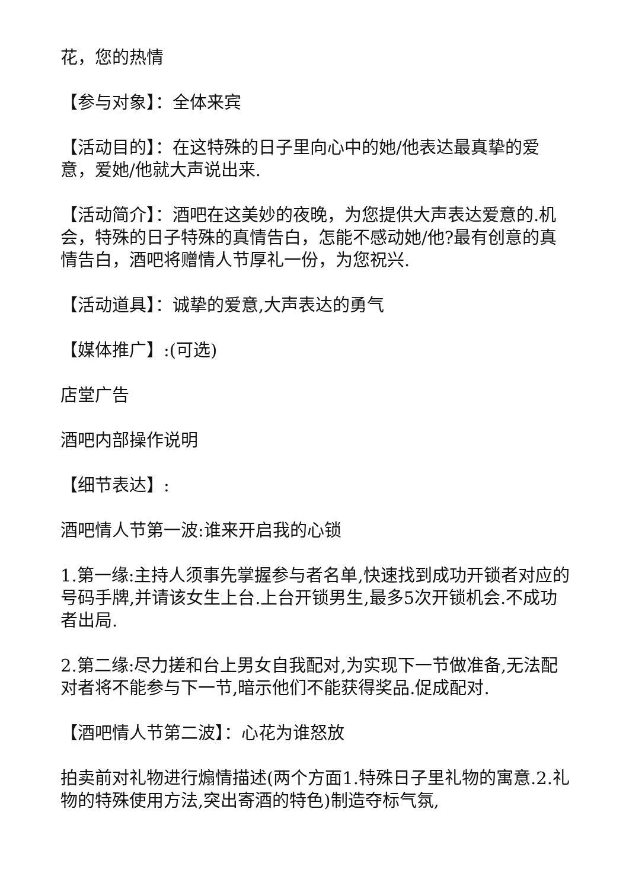花，您的热情
【参与对象】：全体来宾
【活动目的】：在这特殊的日子里向心中的她/他表达最真挚的爱意，爱她/他就大声说出来.
【活动简介】：酒吧在这美妙的夜晚，为您提供大声表达爱意的.机会，特殊的日子特殊的真情告白，怎能不感动她/他?最有创意的真情告白，酒吧将赠情人节厚礼一份，为您祝兴.
【活动道具】：诚挚的爱意,大声表达的勇气
【媒体推广】:(可选)
店堂广告
酒吧内部操作说明
【细节表达】:
酒吧情人节第一波:谁来开启我的心锁
1.第一缘:主持人须事先掌握参与者名单,快速找到成功开锁者对应的号码手牌,并请该女生上台.上台开锁男生,最多5次开锁机会.不成功者出局.
2.第二缘:尽力搓和台上男女自我配对,为实现下一节做准备,无法配对者将不能参与下一节,暗示他们不能获得奖品.促成配对.
【酒吧情人节第二波】：心花为谁怒放
拍卖前对礼物进行煽情描述(两个方面1.特殊日子里礼物的寓意.2.礼物的特殊使用方法,突出寄酒的特色)制造夺标气氛,